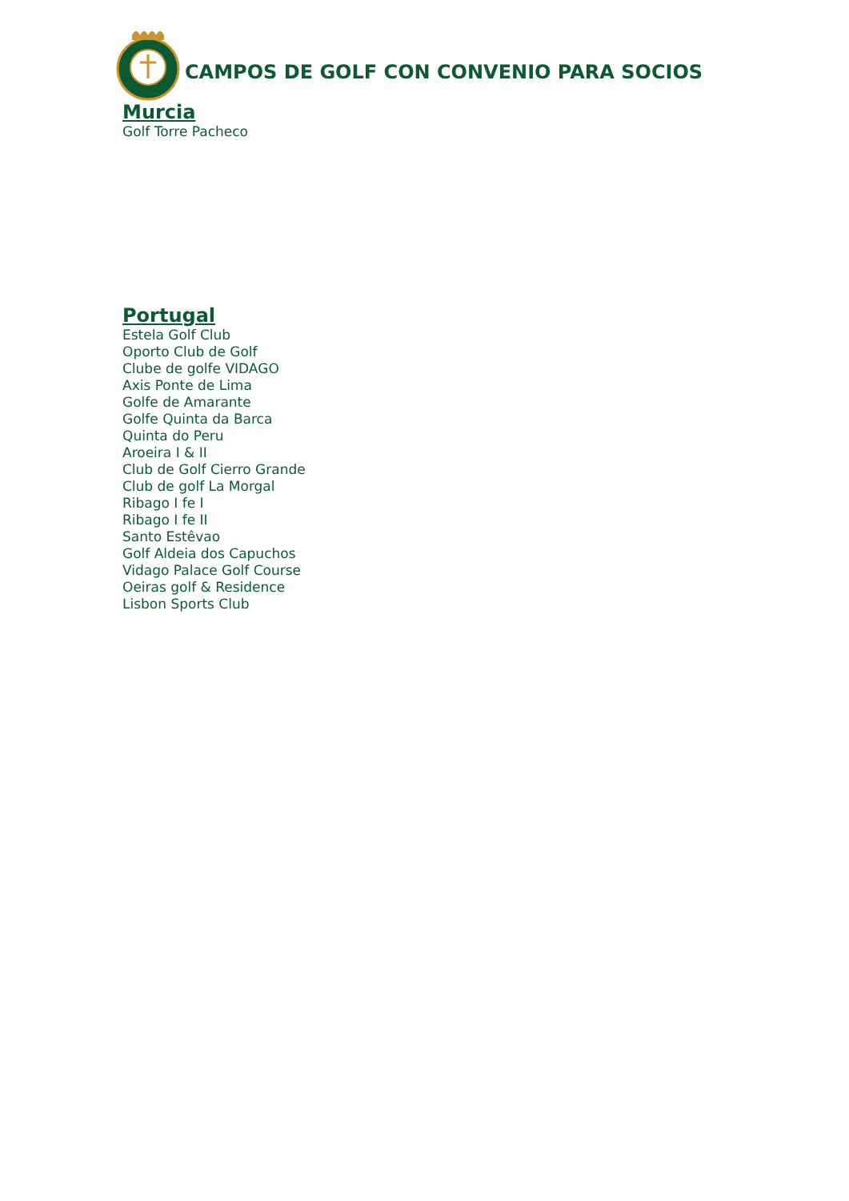CAMPOS DE GOLF CON CONVENIO PARA SOCIOS
Murcia
Golf Torre Pacheco
Portugal
Estela Golf Club
Oporto Club de Golf
Clube de golfe VIDAGO
Axis Ponte de Lima
Golfe de Amarante
Golfe Quinta da Barca
Quinta do Peru
Aroeira I & II
Club de Golf Cierro Grande
Club de golf La Morgal
Ribago I fe I
Ribago I fe II
Santo Estêvao
Golf Aldeia dos Capuchos
Vidago Palace Golf Course
Oeiras golf & Residence
Lisbon Sports Club